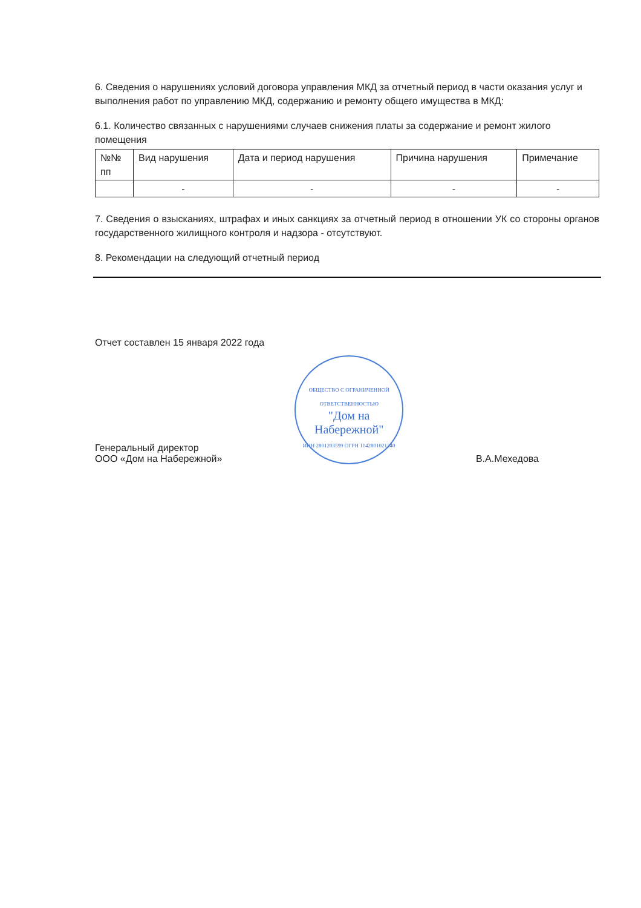6. Сведения о нарушениях условий договора управления МКД за отчетный период в части оказания услуг и выполнения работ по управлению МКД, содержанию и ремонту общего имущества в МКД:
6.1. Количество связанных с нарушениями случаев снижения платы за содержание и ремонт жилого помещения
| №№ пп | Вид нарушения | Дата и период нарушения | Причина нарушения | Примечание |
| | - | - | - | - |
7. Сведения о взысканиях, штрафах и иных санкциях за отчетный период в отношении УК со стороны органов государственного жилищного контроля и надзора - отсутствуют.
8. Рекомендации на следующий отчетный период
Отчет составлен 15 января 2022 года
Генеральный директор
ООО «Дом на Набережной»
ОБЩЕСТВО С ОГРАНИЧЕННОЙ ОТВЕТСТВЕННОСТЬЮ
"Дом на Набережной"
ИНН 2801203599 ОГРН 1142801021340
В.А.Мехедова